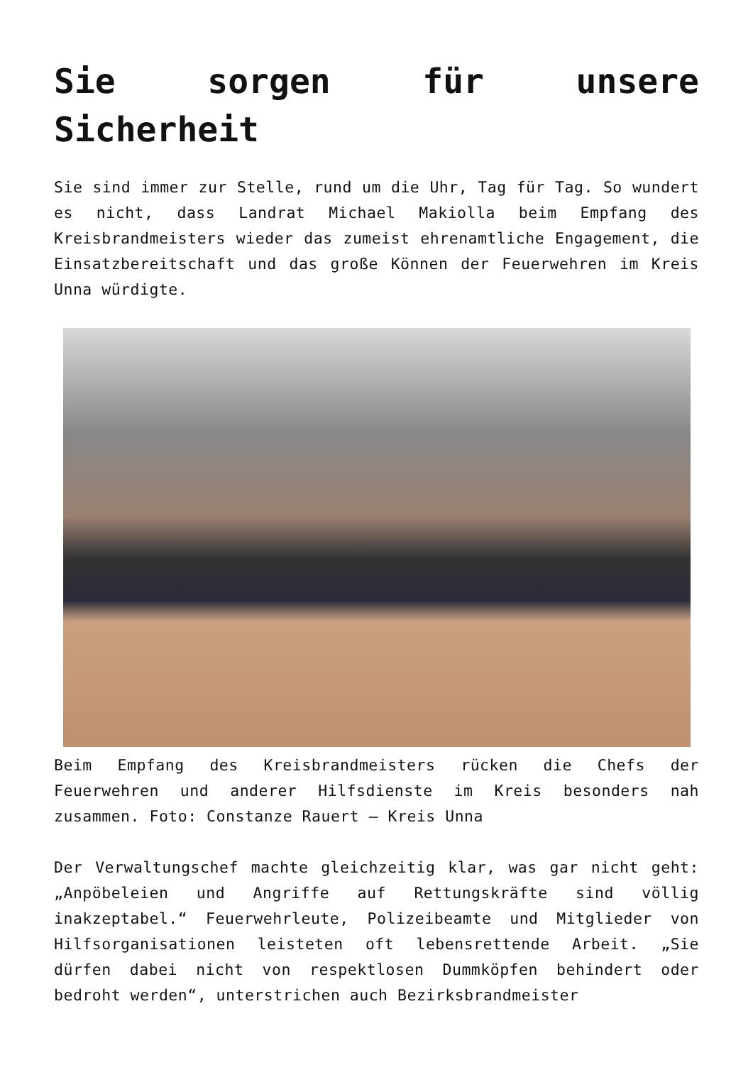Sie sorgen für unsere Sicherheit
Sie sind immer zur Stelle, rund um die Uhr, Tag für Tag. So wundert es nicht, dass Landrat Michael Makiolla beim Empfang des Kreisbrandmeisters wieder das zumeist ehrenamtliche Engagement, die Einsatzbereitschaft und das große Können der Feuerwehren im Kreis Unna würdigte.
Beim Empfang des Kreisbrandmeisters rücken die Chefs der Feuerwehren und anderer Hilfsdienste im Kreis besonders nah zusammen. Foto: Constanze Rauert – Kreis Unna
Der Verwaltungschef machte gleichzeitig klar, was gar nicht geht: „Anpöbeleien und Angriffe auf Rettungskräfte sind völlig inakzeptabel.“ Feuerwehrleute, Polizeibeamte und Mitglieder von Hilfsorganisationen leisteten oft lebensrettende Arbeit. „Sie dürfen dabei nicht von respektlosen Dummköpfen behindert oder bedroht werden“, unterstrichen auch Bezirksbrandmeister